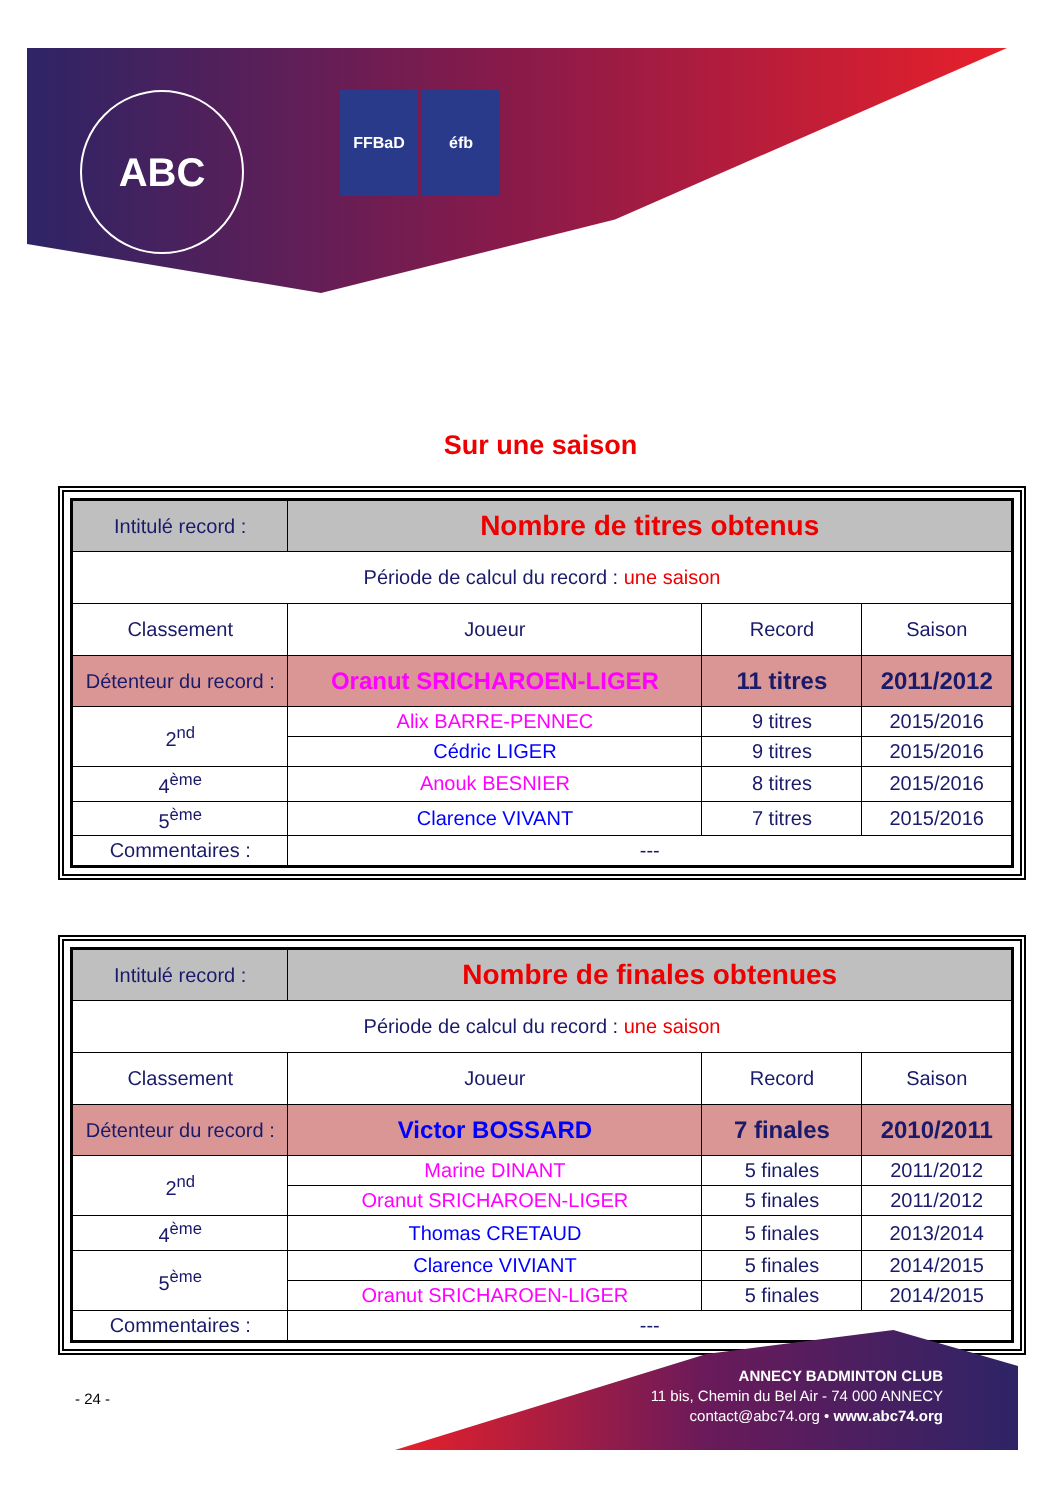ABC
FFBaD éfb
Sur une saison
| Intitulé record : | Nombre de titres obtenus | | |
| Période de calcul du record : une saison | | | |
| Classement | Joueur | Record | Saison |
| Détenteur du record : | Oranut SRICHAROEN-LIGER | 11 titres | 2011/2012 |
| 2<sup>nd</sup> | Alix BARRE-PENNEC | 9 titres | 2015/2016 |
| | Cédric LIGER | 9 titres | 2015/2016 |
| 4<sup>ème</sup> | Anouk BESNIER | 8 titres | 2015/2016 |
| 5<sup>ème</sup> | Clarence VIVANT | 7 titres | 2015/2016 |
| Commentaires : | --- | | |
| Intitulé record : | Nombre de finales obtenues | | |
| Période de calcul du record : une saison | | | |
| Classement | Joueur | Record | Saison |
| Détenteur du record : | Victor BOSSARD | 7 finales | 2010/2011 |
| 2<sup>nd</sup> | Marine DINANT | 5 finales | 2011/2012 |
| | Oranut SRICHAROEN-LIGER | 5 finales | 2011/2012 |
| 4<sup>ème</sup> | Thomas CRETAUD | 5 finales | 2013/2014 |
| 5<sup>ème</sup> | Clarence VIVIANT | 5 finales | 2014/2015 |
| | Oranut SRICHAROEN-LIGER | 5 finales | 2014/2015 |
| Commentaires : | --- | | |
- 24 -
ANNECY BADMINTON CLUB
11 bis, Chemin du Bel Air - 74 000 ANNECY
contact@abc74.org • www.abc74.org